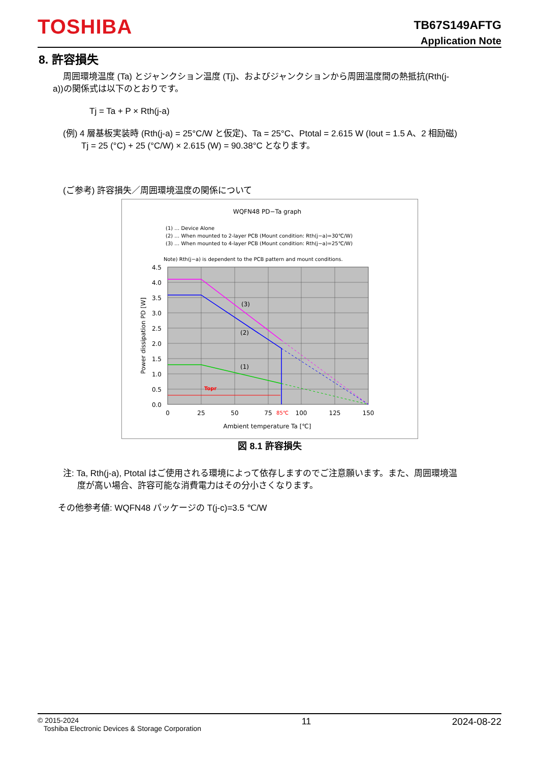TOSHIBA
TB67S149AFTG
Application Note
8. 許容損失
周囲環境温度 (Ta) とジャンクション温度 (Tj)、およびジャンクションから周囲温度間の熱抵抗(Rth(j-
a))の関係式は以下のとおりです。
Tj = Ta + P × Rth(j-a)
(例) 4 層基板実装時 (Rth(j-a) = 25°C/W と仮定)、Ta = 25°C、Ptotal = 2.615 W (Iout = 1.5 A、2 相励磁)
Tj = 25 (°C) + 25 (°C/W) × 2.615 (W) = 90.38°C となります。
(ご参考) 許容損失／周囲環境温度の関係について
WQFN48 PD−Ta graph
(1) … Device Alone
(2) … When mounted to 2-layer PCB (Mount condition: Rth(j−a)=30℃/W)
(3) … When mounted to 4-layer PCB (Mount condition: Rth(j−a)=25℃/W)
Note) Rth(j−a) is dependent to the PCB pattern and mount conditions.
Topr
(3)
(2)
(1)
4.5
4.0
3.5
3.0
2.5
2.0
1.5
1.0
0.5
0.0
0
25
50
75
85℃
100
125
150
Ambient temperature Ta [℃]
Power dissipation PD [W]
図 8.1 許容損失
注: Ta, Rth(j-a), Ptotal はご使用される環境によって依存しますのでご注意願います。また、周囲環境温
度が高い場合、許容可能な消費電力はその分小さくなります。
その他参考値: WQFN48 パッケージの T(j-c)=3.5 ℃/W
© 2015-2024
Toshiba Electronic Devices & Storage Corporation 11 2024-08-22